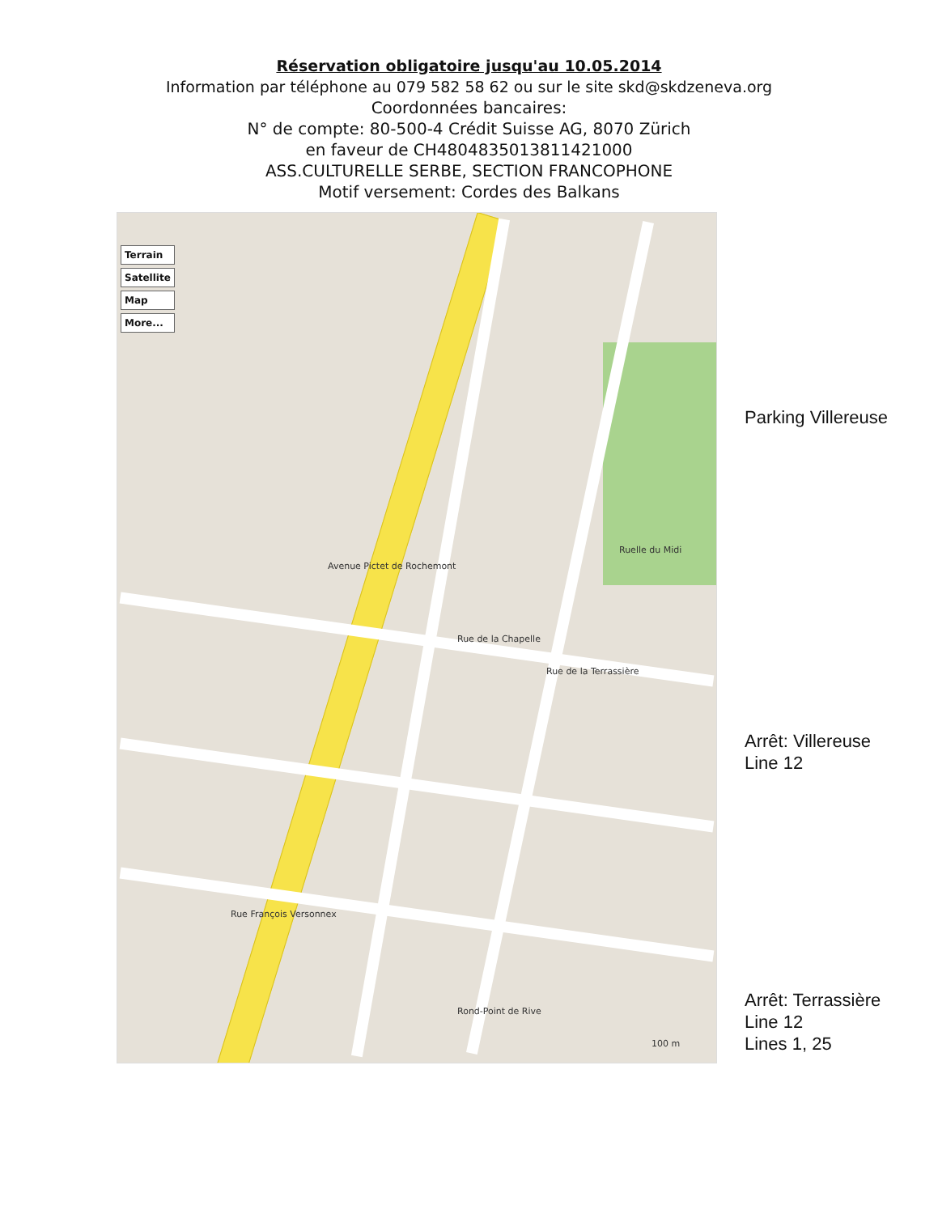Réservation obligatoire jusqu'au 10.05.2014
Information par téléphone au 079 582 58 62 ou sur le site skd@skdzeneva.org
Coordonnées bancaires:
N° de compte: 80-500-4 Crédit Suisse AG, 8070 Zürich
en faveur de CH4804835013811421000
ASS.CULTURELLE SERBE, SECTION FRANCOPHONE
Motif versement: Cordes des Balkans
Terrain
Satellite
Map
More...
Avenue Pictet de Rochemont
Rue François Versonnex
Rue de la Chapelle
Rue de la Terrassière
Ruelle du Midi
Rond-Point de Rive
100 m
Parking Villereuse
Arrêt: Villereuse
Line 12
Arrêt: Terrassière
Line 12
Lines 1, 25